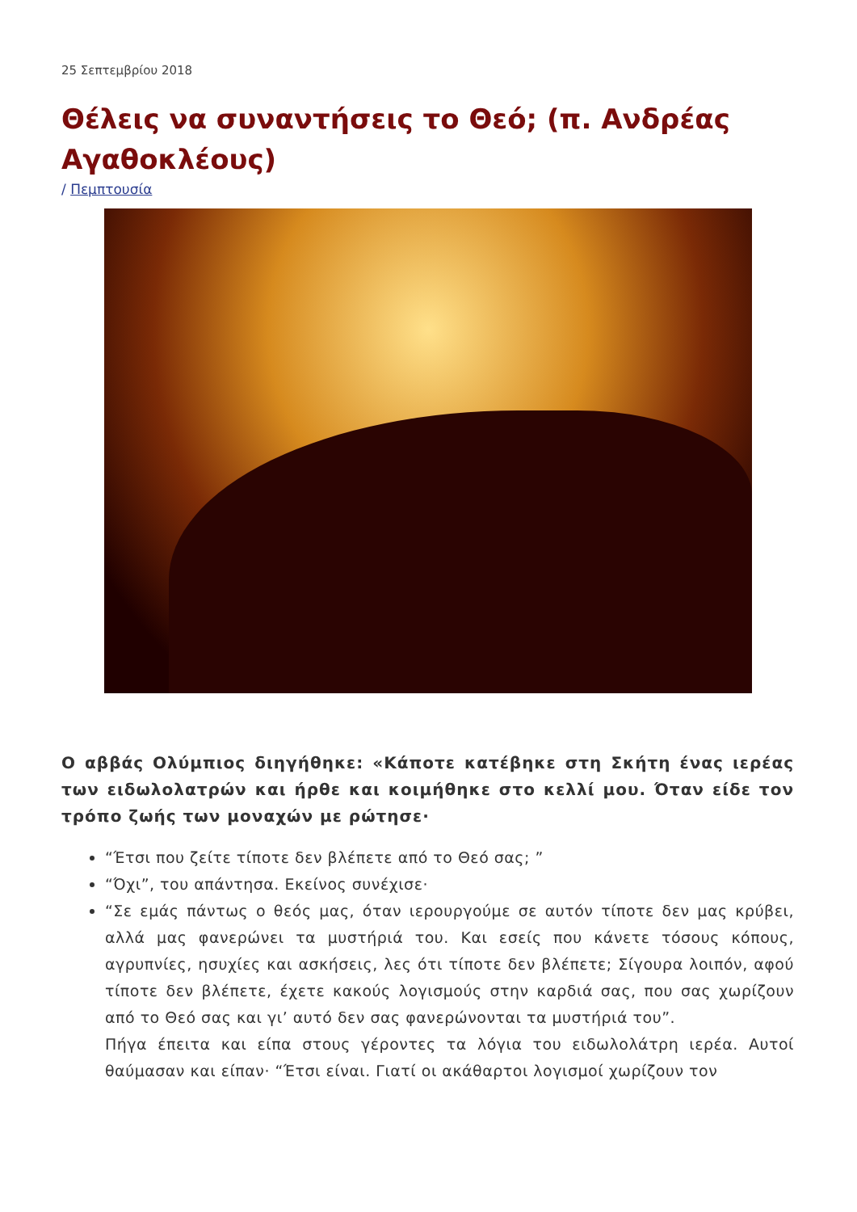25 Σεπτεμβρίου 2018
Θέλεις να συναντήσεις το Θεό; (π. Ανδρέας Αγαθοκλέους)
/ Πεμπτουσία
Ο αββάς Ολύμπιος διηγήθηκε: «Κάποτε κατέβηκε στη Σκήτη ένας ιερέας των ειδωλολατρών και ήρθε και κοιμήθηκε στο κελλί μου. Όταν είδε τον τρόπο ζωής των μοναχών με ρώτησε·
“Έτσι που ζείτε τίποτε δεν βλέπετε από το Θεό σας; ”
“Όχι”, του απάντησα. Εκείνος συνέχισε·
“Σε εμάς πάντως ο θεός μας, όταν ιερουργούμε σε αυτόν τίποτε δεν μας κρύβει, αλλά μας φανερώνει τα μυστήριά του. Και εσείς που κάνετε τόσους κόπους, αγρυπνίες, ησυχίες και ασκήσεις, λες ότι τίποτε δεν βλέπετε; Σίγουρα λοιπόν, αφού τίποτε δεν βλέπετε, έχετε κακούς λογισμούς στην καρδιά σας, που σας χωρίζουν από το Θεό σας και γι’ αυτό δεν σας φανερώνονται τα μυστήριά του”.
Πήγα έπειτα και είπα στους γέροντες τα λόγια του ειδωλολάτρη ιερέα. Αυτοί θαύμασαν και είπαν· “Έτσι είναι. Γιατί οι ακάθαρτοι λογισμοί χωρίζουν τον